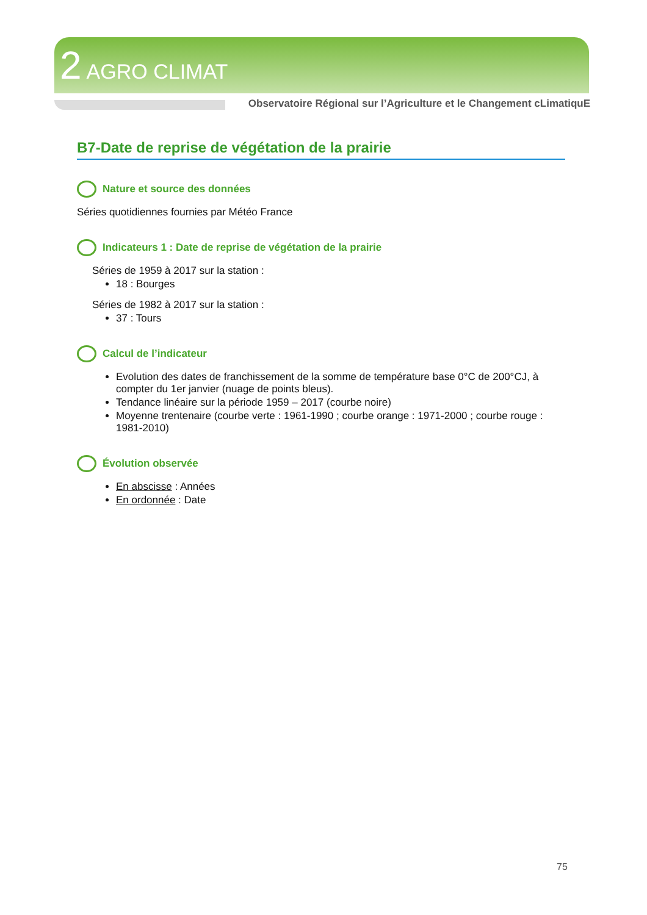2 AGRO CLIMAT
Observatoire Régional sur l’Agriculture et le Changement cLimatiquE
B7-Date de reprise de végétation de la prairie
Nature et source des données
Séries quotidiennes fournies par Météo France
Indicateurs 1 : Date de reprise de végétation de la prairie
Séries de 1959 à 2017 sur la station :
18 : Bourges
Séries de 1982 à 2017 sur la station :
37 : Tours
Calcul de l’indicateur
Evolution des dates de franchissement de la somme de température base 0°C de 200°CJ, à compter du 1er janvier (nuage de points bleus).
Tendance linéaire sur la période 1959 – 2017 (courbe noire)
Moyenne trentenaire (courbe verte : 1961-1990 ; courbe orange : 1971-2000 ; courbe rouge : 1981-2010)
Évolution observée
En abscisse : Années
En ordonnée : Date
75